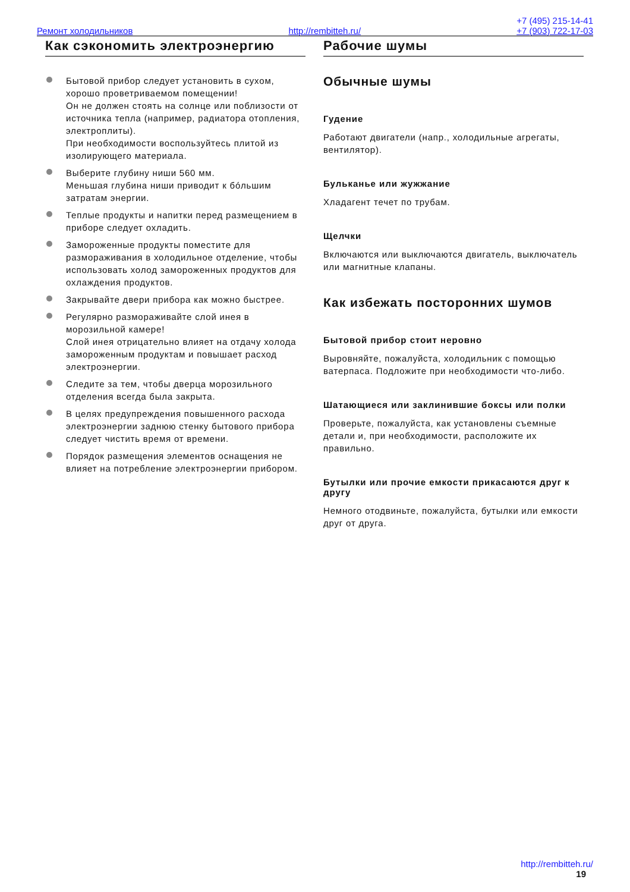+7 (495) 215-14-41
Ремонт холодильников http://rembitteh.ru/ +7 (903) 722-17-03
Как сэкономить электроэнергию
Бытовой прибор следует установить в сухом, хорошо проветриваемом помещении!
Он не должен стоять на солнце или поблизости от источника тепла (например, радиатора отопления, электроплиты).
При необходимости воспользуйтесь плитой из изолирующего материала.
Выберите глубину ниши 560 мм.
Меньшая глубина ниши приводит к бóльшим затратам энергии.
Теплые продукты и напитки перед размещением в приборе следует охладить.
Замороженные продукты поместите для размораживания в холодильное отделение, чтобы использовать холод замороженных продуктов для охлаждения продуктов.
Закрывайте двери прибора как можно быстрее.
Регулярно размораживайте слой инея в морозильной камере!
Слой инея отрицательно влияет на отдачу холода замороженным продуктам и повышает расход электроэнергии.
Следите за тем, чтобы дверца морозильного отделения всегда была закрыта.
В целях предупреждения повышенного расхода электроэнергии заднюю стенку бытового прибора следует чистить время от времени.
Порядок размещения элементов оснащения не влияет на потребление электроэнергии прибором.
Рабочие шумы
Обычные шумы
Гудение
Работают двигатели (напр., холодильные агрегаты, вентилятор).
Бульканье или жужжание
Хладагент течет по трубам.
Щелчки
Включаются или выключаются двигатель, выключатель или магнитные клапаны.
Как избежать посторонних шумов
Бытовой прибор стоит неровно
Выровняйте, пожалуйста, холодильник с помощью ватерпаса. Подложите при необходимости что-либо.
Шатающиеся или заклинившие боксы или полки
Проверьте, пожалуйста, как установлены съемные детали и, при необходимости, расположите их правильно.
Бутылки или прочие емкости прикасаются друг к другу
Немного отодвиньте, пожалуйста, бутылки или емкости друг от друга.
http://rembitteh.ru/
19